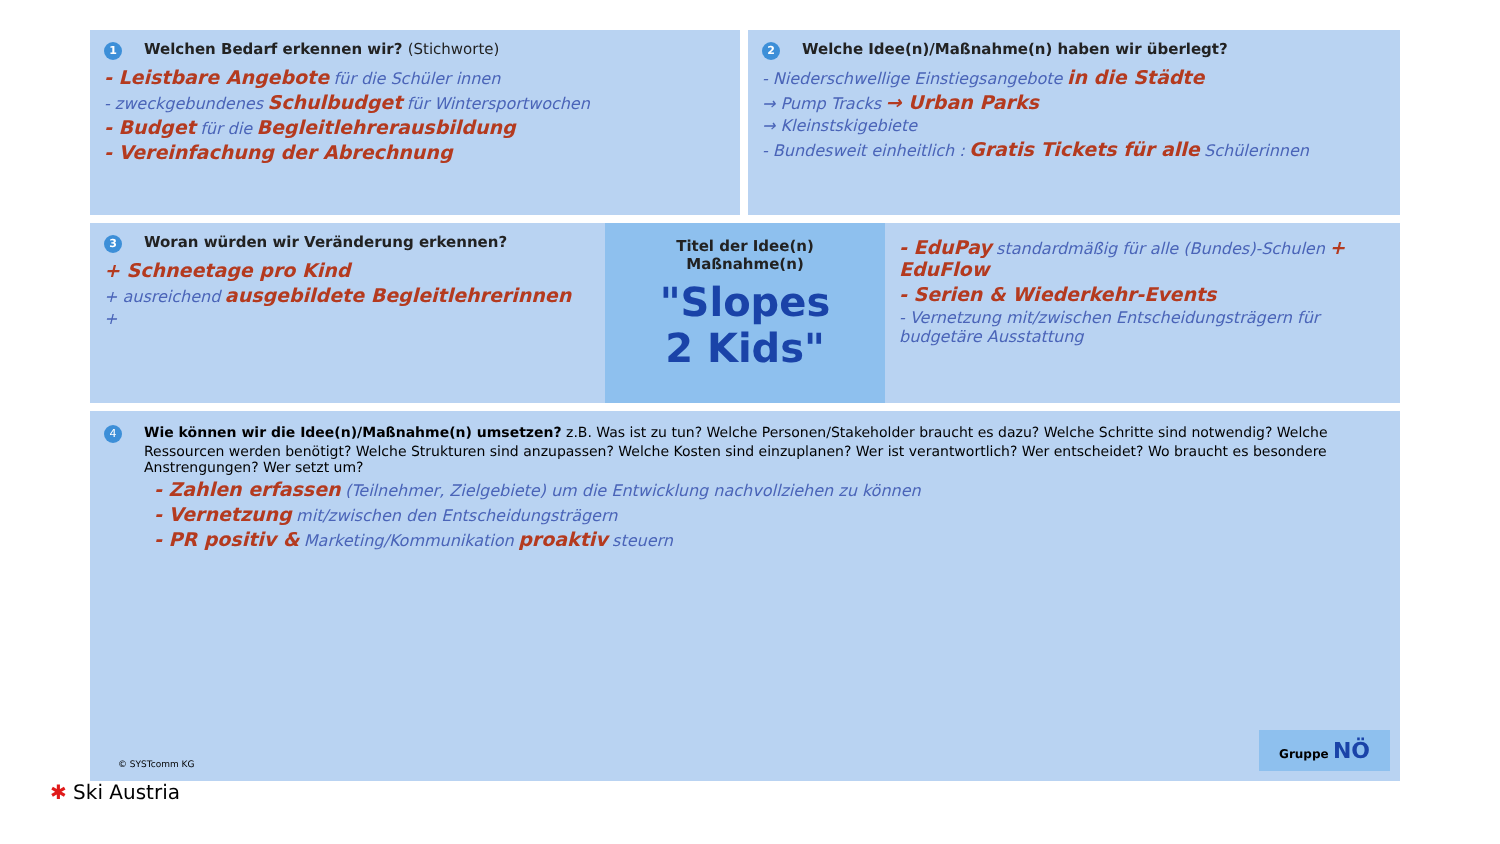1 Welchen Bedarf erkennen wir? (Stichworte)
- Leistbare Angebote für die Schüler innen
- zweckgebundenes Schulbudget für Wintersportwochen
- Budget für die Begleitlehrerausbildung
- Vereinfachung der Abrechnung
2 Welche Idee(n)/Maßnahme(n) haben wir überlegt?
- Niederschwellige Einstiegsangebote in die Städte
→ Pump Tracks → Urban Parks
→ Kleinstskigebiete
- Bundesweit einheitlich : Gratis Tickets für alle Schülerinnen
3 Woran würden wir Veränderung erkennen?
+ Schneetage pro Kind
+ ausreichend ausgebildete Begleitlehrerinnen
+
Titel der Idee(n)
Maßnahme(n)
"Slopes
2 Kids"
- EduPay standardmäßig für alle (Bundes)-Schulen + EduFlow
- Serien & Wiederkehr-Events
- Vernetzung mit/zwischen Entscheidungsträgern für budgetäre Ausstattung
4 Wie können wir die Idee(n)/Maßnahme(n) umsetzen? z.B. Was ist zu tun? Welche Personen/Stakeholder braucht es dazu? Welche Schritte sind notwendig? Welche Ressourcen werden benötigt? Welche Strukturen sind anzupassen? Welche Kosten sind einzuplanen? Wer ist verantwortlich? Wer entscheidet? Wo braucht es besondere Anstrengungen? Wer setzt um?
- Zahlen erfassen (Teilnehmer, Zielgebiete) um die Entwicklung nachvollziehen zu können
- Vernetzung mit/zwischen den Entscheidungsträgern
- PR positiv & Marketing/Kommunikation proaktiv steuern
© SYSTcomm KG Gruppe NÖ
✱ Ski Austria